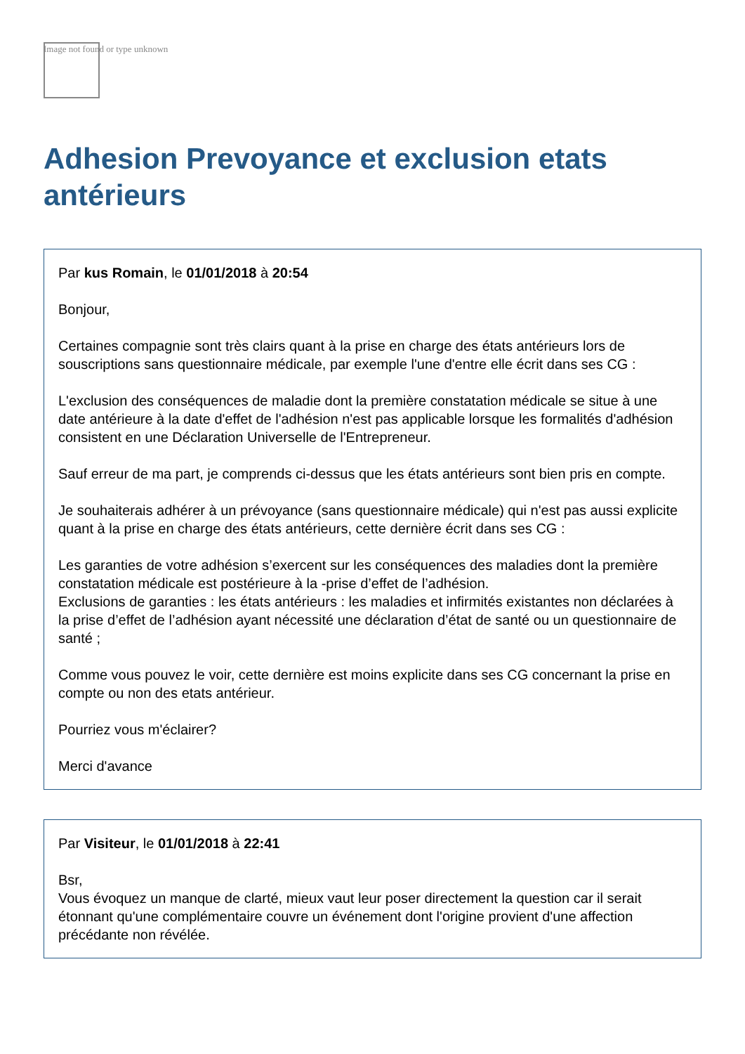Image not found or type unknown
Adhesion Prevoyance et exclusion etats antérieurs
Par kus Romain, le 01/01/2018 à 20:54
Bonjour,
Certaines compagnie sont très clairs quant à la prise en charge des états antérieurs lors de souscriptions sans questionnaire médicale, par exemple l'une d'entre elle écrit dans ses CG :
L'exclusion des conséquences de maladie dont la première constatation médicale se situe à une date antérieure à la date d'effet de l'adhésion n'est pas applicable lorsque les formalités d'adhésion consistent en une Déclaration Universelle de l'Entrepreneur.
Sauf erreur de ma part, je comprends ci-dessus que les états antérieurs sont bien pris en compte.
Je souhaiterais adhérer à un prévoyance (sans questionnaire médicale) qui n'est pas aussi explicite quant à la prise en charge des états antérieurs, cette dernière écrit dans ses CG :
Les garanties de votre adhésion s’exercent sur les conséquences des maladies dont la première constatation médicale est postérieure à la -prise d’effet de l’adhésion.
Exclusions de garanties : les états antérieurs : les maladies et infirmités existantes non déclarées à la prise d’effet de l’adhésion ayant nécessité une déclaration d’état de santé ou un questionnaire de santé ;
Comme vous pouvez le voir, cette dernière est moins explicite dans ses CG concernant la prise en compte ou non des etats antérieur.
Pourriez vous m'éclairer?
Merci d'avance
Par Visiteur, le 01/01/2018 à 22:41
Bsr,
Vous évoquez un manque de clarté, mieux vaut leur poser directement la question car il serait étonnant qu'une complémentaire couvre un événement dont l'origine provient d'une affection précédante non révélée.